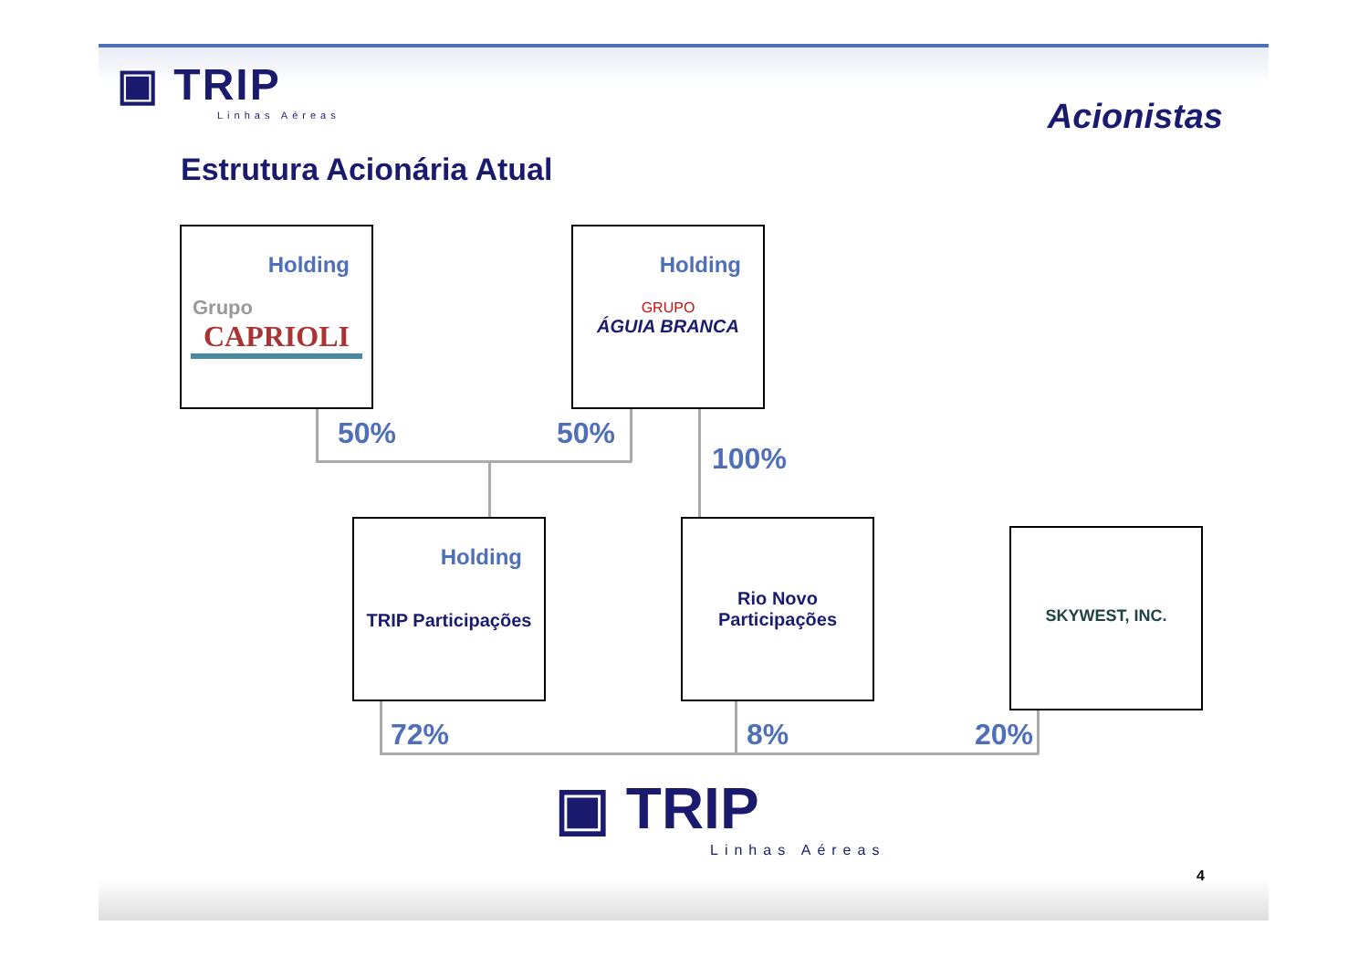▣ TRIP
Linhas Aéreas
Acionistas
Estrutura Acionária Atual
Holding
Grupo
CAPRIOLI
Holding
GRUPO
ÁGUIA BRANCA
Holding
TRIP Participações
Rio Novo
Participações
SKYWEST, INC.
50% 50%
100%
72% 8% 20%
▣ TRIP
Linhas Aéreas
4